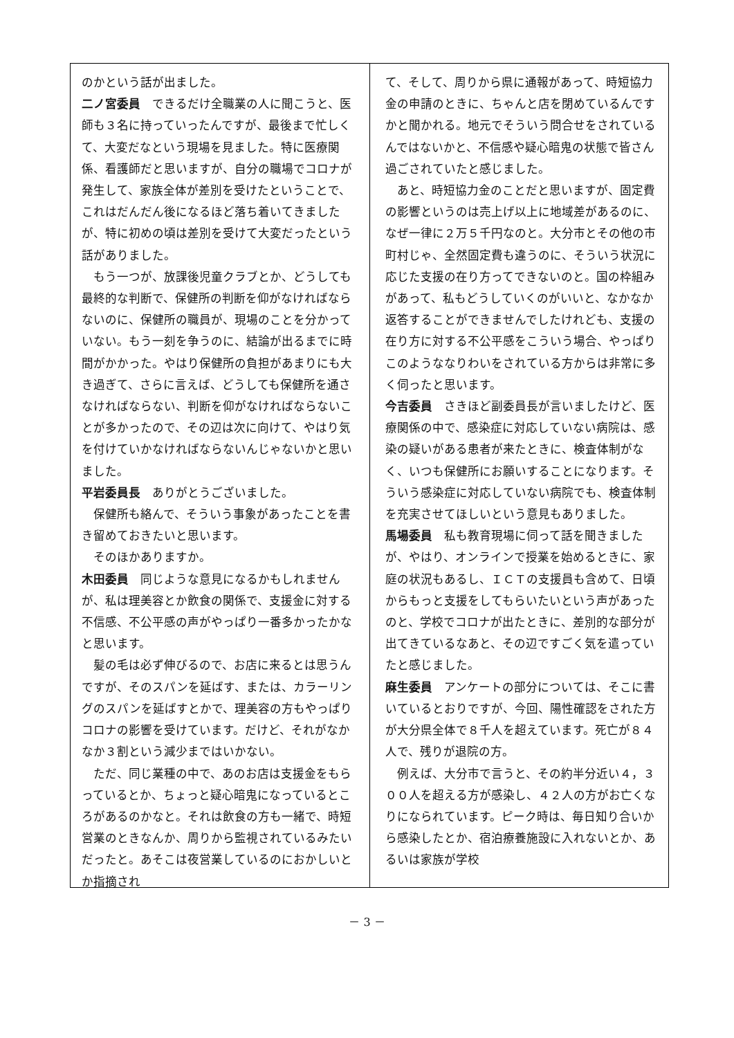のかという話が出ました。
二ノ宮委員　できるだけ全職業の人に聞こうと、医師も３名に持っていったんですが、最後まで忙しくて、大変だなという現場を見ました。特に医療関係、看護師だと思いますが、自分の職場でコロナが発生して、家族全体が差別を受けたということで、これはだんだん後になるほど落ち着いてきましたが、特に初めの頃は差別を受けて大変だったという話がありました。
　もう一つが、放課後児童クラブとか、どうしても最終的な判断で、保健所の判断を仰がなければならないのに、保健所の職員が、現場のことを分かっていない。もう一刻を争うのに、結論が出るまでに時間がかかった。やはり保健所の負担があまりにも大き過ぎて、さらに言えば、どうしても保健所を通さなければならない、判断を仰がなければならないことが多かったので、その辺は次に向けて、やはり気を付けていかなければならないんじゃないかと思いました。
平岩委員長　ありがとうございました。
　保健所も絡んで、そういう事象があったことを書き留めておきたいと思います。
　そのほかありますか。
木田委員　同じような意見になるかもしれませんが、私は理美容とか飲食の関係で、支援金に対する不信感、不公平感の声がやっぱり一番多かったかなと思います。
　髪の毛は必ず伸びるので、お店に来るとは思うんですが、そのスパンを延ばす、または、カラーリングのスパンを延ばすとかで、理美容の方もやっぱりコロナの影響を受けています。だけど、それがなかなか３割という減少まではいかない。
　ただ、同じ業種の中で、あのお店は支援金をもらっているとか、ちょっと疑心暗鬼になっているところがあるのかなと。それは飲食の方も一緒で、時短営業のときなんか、周りから監視されているみたいだったと。あそこは夜営業しているのにおかしいとか指摘され
て、そして、周りから県に通報があって、時短協力金の申請のときに、ちゃんと店を閉めているんですかと聞かれる。地元でそういう問合せをされているんではないかと、不信感や疑心暗鬼の状態で皆さん過ごされていたと感じました。
　あと、時短協力金のことだと思いますが、固定費の影響というのは売上げ以上に地域差があるのに、なぜ一律に２万５千円なのと。大分市とその他の市町村じゃ、全然固定費も違うのに、そういう状況に応じた支援の在り方ってできないのと。国の枠組みがあって、私もどうしていくのがいいと、なかなか返答することができませんでしたけれども、支援の在り方に対する不公平感をこういう場合、やっぱりこのようななりわいをされている方からは非常に多く伺ったと思います。
今吉委員　さきほど副委員長が言いましたけど、医療関係の中で、感染症に対応していない病院は、感染の疑いがある患者が来たときに、検査体制がなく、いつも保健所にお願いすることになります。そういう感染症に対応していない病院でも、検査体制を充実させてほしいという意見もありました。
馬場委員　私も教育現場に伺って話を聞きましたが、やはり、オンラインで授業を始めるときに、家庭の状況もあるし、ＩＣＴの支援員も含めて、日頃からもっと支援をしてもらいたいという声があったのと、学校でコロナが出たときに、差別的な部分が出てきているなあと、その辺ですごく気を遣っていたと感じました。
麻生委員　アンケートの部分については、そこに書いているとおりですが、今回、陽性確認をされた方が大分県全体で８千人を超えています。死亡が８４人で、残りが退院の方。
　例えば、大分市で言うと、その約半分近い４，３００人を超える方が感染し、４２人の方がお亡くなりになられています。ピーク時は、毎日知り合いから感染したとか、宿泊療養施設に入れないとか、あるいは家族が学校
－ 3 －